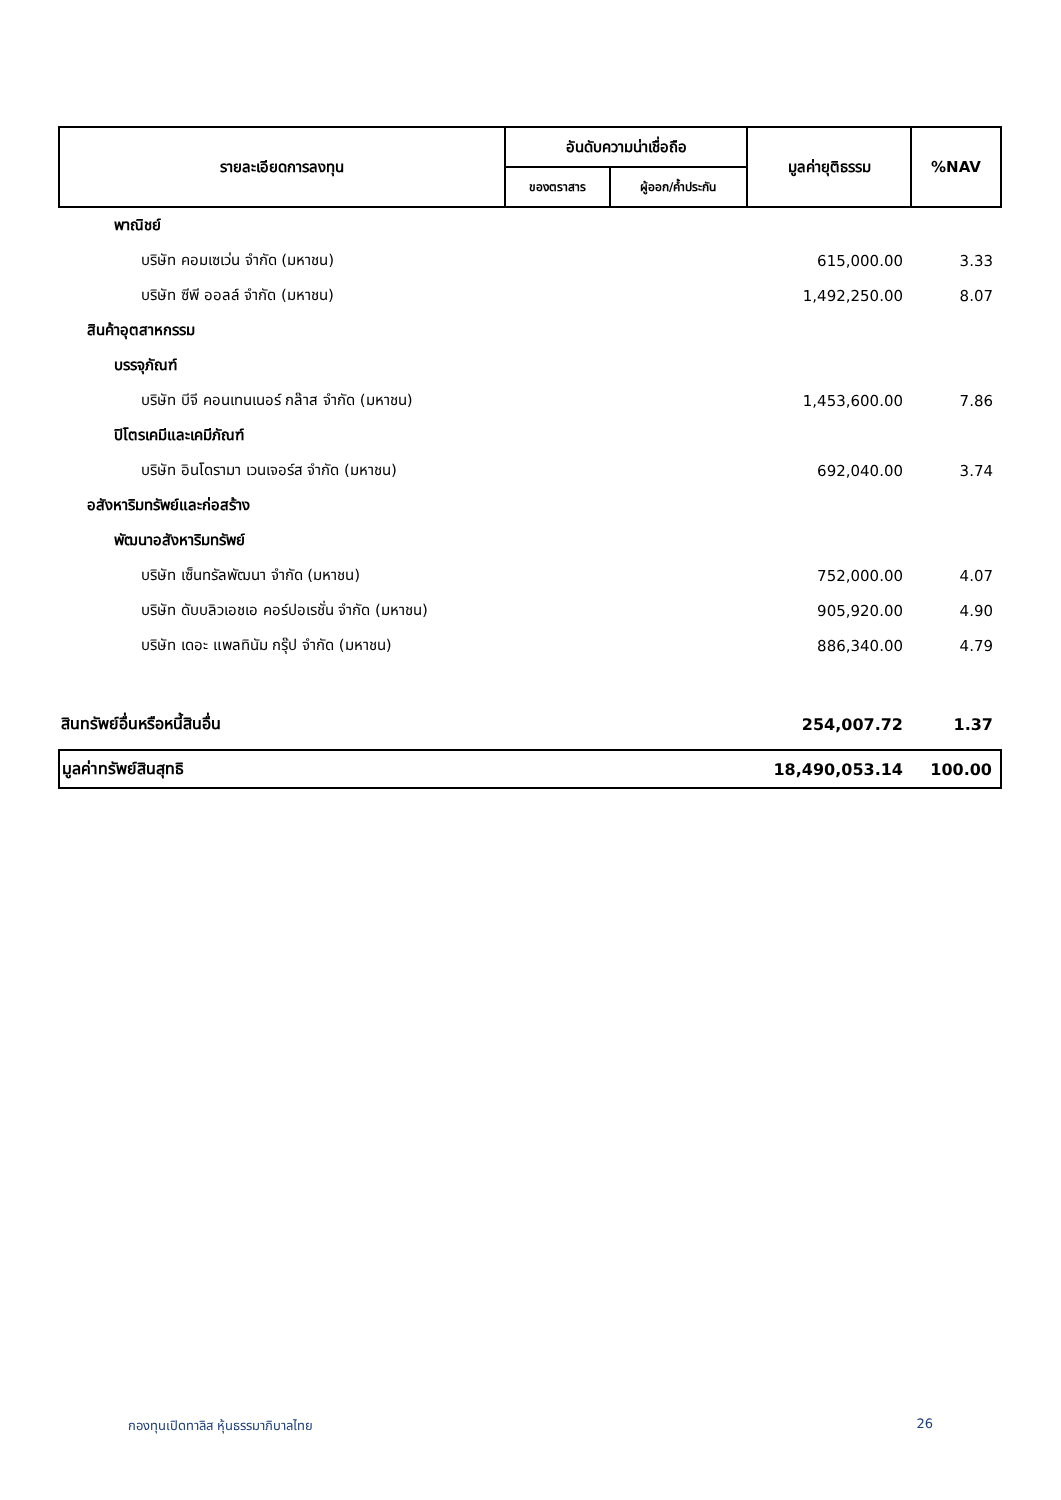| รายละเอียดการลงทุน | อันดับความน่าเชื่อถือ | | มูลค่ายุติธรรม | %NAV |
| --- | --- | --- | --- | --- |
| | ของตราสาร | ผู้ออก/ค้ำประกัน | | |
| พาณิชย์ | | | | |
| บริษัท คอมเซเว่น จำกัด (มหาชน) | | | 615,000.00 | 3.33 |
| บริษัท ซีพี ออลล์ จำกัด (มหาชน) | | | 1,492,250.00 | 8.07 |
| สินค้าอุตสาหกรรม | | | | |
| บรรจุภัณฑ์ | | | | |
| บริษัท บีจี คอนเทนเนอร์ กล๊าส จำกัด (มหาชน) | | | 1,453,600.00 | 7.86 |
| ปิโตรเคมีและเคมีภัณฑ์ | | | | |
| บริษัท อินโดรามา เวนเจอร์ส จำกัด (มหาชน) | | | 692,040.00 | 3.74 |
| อสังหาริมทรัพย์และก่อสร้าง | | | | |
| พัฒนาอสังหาริมทรัพย์ | | | | |
| บริษัท เซ็นทรัลพัฒนา จำกัด (มหาชน) | | | 752,000.00 | 4.07 |
| บริษัท ดับบลิวเอชเอ คอร์ปอเรชั่น จำกัด (มหาชน) | | | 905,920.00 | 4.90 |
| บริษัท เดอะ แพลทินัม กรุ๊ป จำกัด (มหาชน) | | | 886,340.00 | 4.79 |
| สินทรัพย์อื่นหรือหนี้สินอื่น | | | 254,007.72 | 1.37 |
| มูลค่าทรัพย์สินสุทธิ | | | 18,490,053.14 | 100.00 |
กองทุนเปิดทาลิส หุ้นธรรมาภิบาลไทย 26